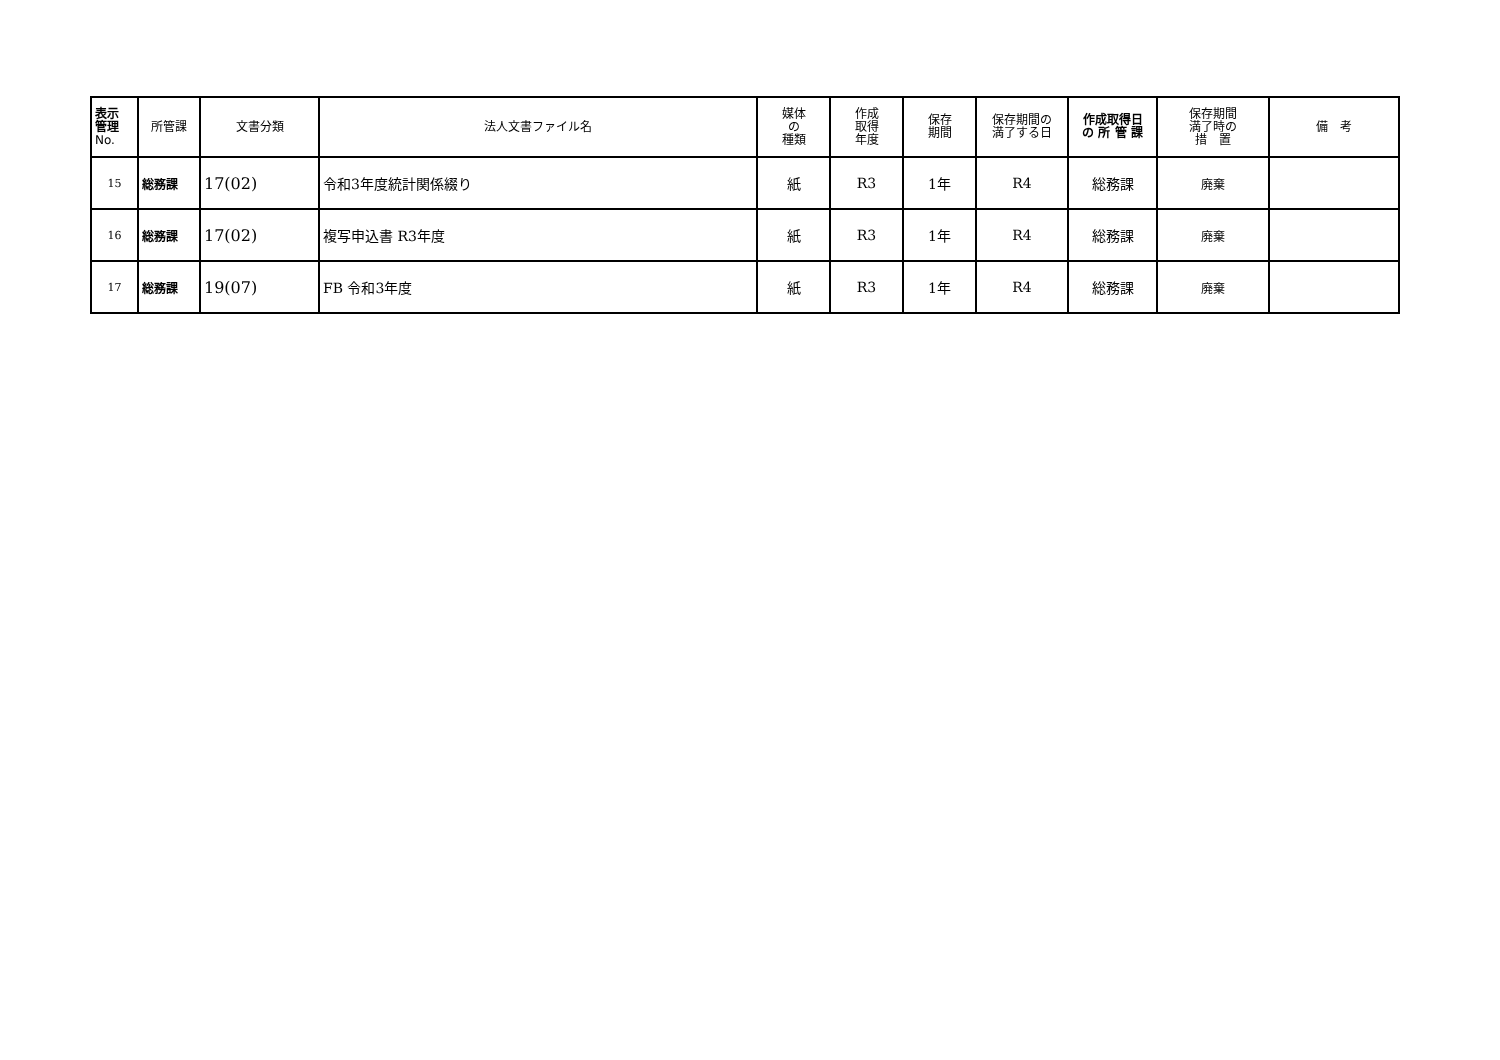| 表示 管理 No. | 所管課 | 文書分類 | 法人文書ファイル名 | 媒体 の 種類 | 作成 取得 年度 | 保存 期間 | 保存期間の 満了する日 | 作成取得日 の 所 管 課 | 保存期間 満了時の 措 置 | 備 考 |
| --- | --- | --- | --- | --- | --- | --- | --- | --- | --- | --- |
| 15 | 総務課 | 17(02) | 令和3年度統計関係綴り | 紙 | R3 | 1年 | R4 | 総務課 | 廃棄 | |
| 16 | 総務課 | 17(02) | 複写申込書 R3年度 | 紙 | R3 | 1年 | R4 | 総務課 | 廃棄 | |
| 17 | 総務課 | 19(07) | FB 令和3年度 | 紙 | R3 | 1年 | R4 | 総務課 | 廃棄 | |